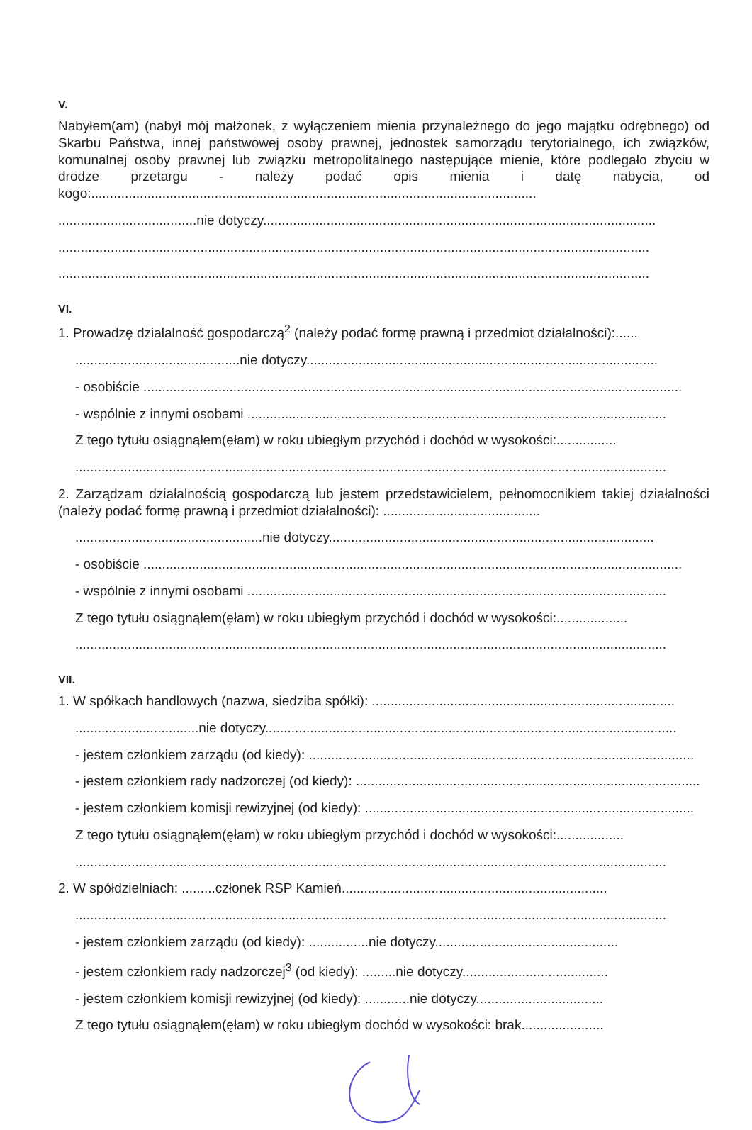V.
Nabyłem(am) (nabył mój małżonek, z wyłączeniem mienia przynależnego do jego majątku odrębnego) od Skarbu Państwa, innej państwowej osoby prawnej, jednostek samorządu terytorialnego, ich związków, komunalnej osoby prawnej lub związku metropolitalnego następujące mienie, które podlegało zbyciu w drodze przetargu - należy podać opis mienia i datę nabycia, od kogo:.......................................................................................................................
.....................................nie dotyczy.........................................................................................................
..............................................................................................................................................................
..............................................................................................................................................................
VI.
1. Prowadzę działalność gospodarczą<sup>2</sup> (należy podać formę prawną i przedmiot działalności):......
............................................nie dotyczy..............................................................................................
- osobiście ................................................................................................................................................
- wspólnie z innymi osobami ................................................................................................................
Z tego tytułu osiągnąłem(ęłam) w roku ubiegłym przychód i dochód w wysokości:................
..............................................................................................................................................................
2. Zarządzam działalnością gospodarczą lub jestem przedstawicielem, pełnomocnikiem takiej działalności (należy podać formę prawną i przedmiot działalności): ..........................................
..................................................nie dotyczy.......................................................................................
- osobiście ................................................................................................................................................
- wspólnie z innymi osobami ................................................................................................................
Z tego tytułu osiągnąłem(ęłam) w roku ubiegłym przychód i dochód w wysokości:...................
..............................................................................................................................................................
VII.
1. W spółkach handlowych (nazwa, siedziba spółki): .................................................................................
.................................nie dotyczy..............................................................................................................
- jestem członkiem zarządu (od kiedy): .......................................................................................................
- jestem członkiem rady nadzorczej (od kiedy): ............................................................................................
- jestem członkiem komisji rewizyjnej (od kiedy): ........................................................................................
Z tego tytułu osiągnąłem(ęłam) w roku ubiegłym przychód i dochód w wysokości:..................
..............................................................................................................................................................
2. W spółdzielniach: .........członek RSP Kamień.......................................................................
..............................................................................................................................................................
- jestem członkiem zarządu (od kiedy): ................nie dotyczy.................................................
- jestem członkiem rady nadzorczej<sup>3</sup> (od kiedy): .........nie dotyczy.......................................
- jestem członkiem komisji rewizyjnej (od kiedy): ............nie dotyczy..................................
Z tego tytułu osiągnąłem(ęłam) w roku ubiegłym dochód w wysokości: brak......................